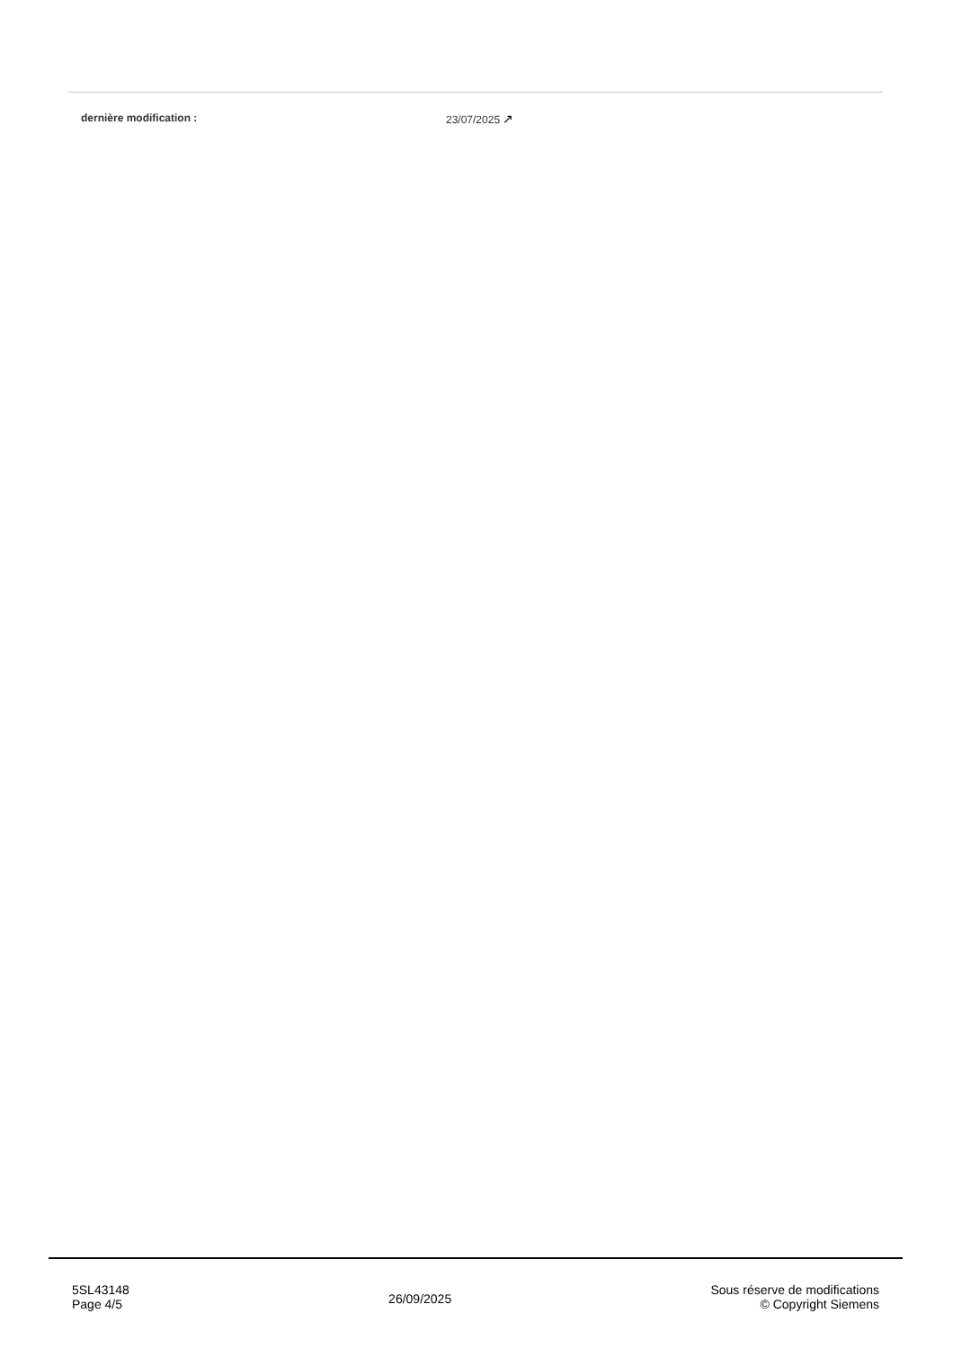| dernière modification : | 23/07/2025 ↗ |
5SL43148
Page 4/5
26/09/2025
Sous réserve de modifications
© Copyright Siemens